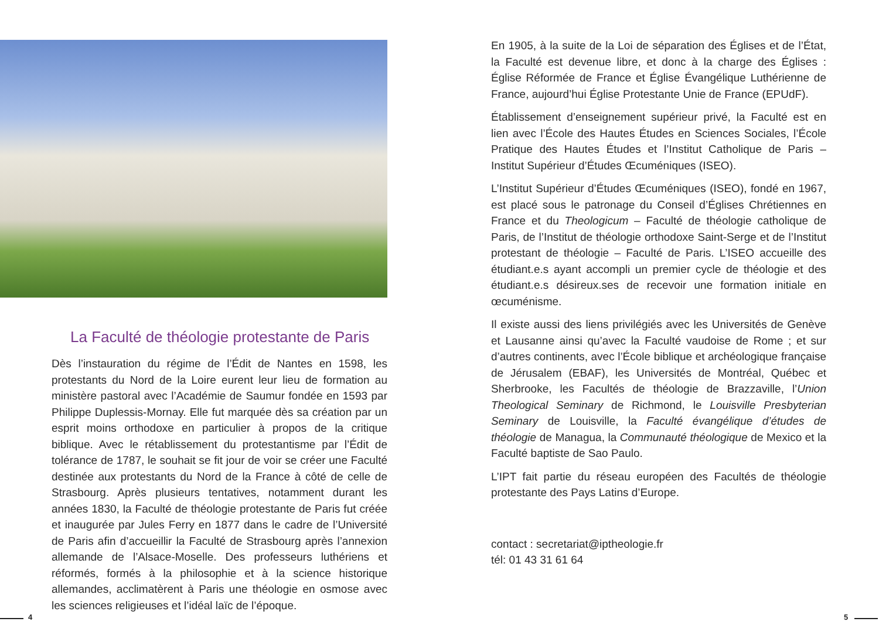La Faculté de théologie protestante de Paris
Dès l’instauration du régime de l’Édit de Nantes en 1598, les protestants du Nord de la Loire eurent leur lieu de formation au ministère pastoral avec l’Académie de Saumur fondée en 1593 par Philippe Duplessis-Mornay. Elle fut marquée dès sa création par un esprit moins orthodoxe en particulier à propos de la critique biblique. Avec le rétablissement du protestantisme par l’Édit de tolérance de 1787, le souhait se fit jour de voir se créer une Faculté destinée aux protestants du Nord de la France à côté de celle de Strasbourg. Après plusieurs tentatives, notamment durant les années 1830, la Faculté de théologie protestante de Paris fut créée et inaugurée par Jules Ferry en 1877 dans le cadre de l’Université de Paris afin d’accueillir la Faculté de Strasbourg après l’annexion allemande de l’Alsace-Moselle. Des professeurs luthériens et réformés, formés à la philosophie et à la science historique allemandes, acclimatèrent à Paris une théologie en osmose avec les sciences religieuses et l’idéal laïc de l’époque.
En 1905, à la suite de la Loi de séparation des Églises et de l’État, la Faculté est devenue libre, et donc à la charge des Églises : Église Réformée de France et Église Évangélique Luthérienne de France, aujourd’hui Église Protestante Unie de France (EPUdF).
Établissement d’enseignement supérieur privé, la Faculté est en lien avec l’École des Hautes Études en Sciences Sociales, l’École Pratique des Hautes Études et l’Institut Catholique de Paris – Institut Supérieur d’Études Œcuméniques (ISEO).
L’Institut Supérieur d’Études Œcuméniques (ISEO), fondé en 1967, est placé sous le patronage du Conseil d’Églises Chrétiennes en France et du Theologicum – Faculté de théologie catholique de Paris, de l’Institut de théologie orthodoxe Saint-Serge et de l’Institut protestant de théologie – Faculté de Paris. L’ISEO accueille des étudiant.e.s ayant accompli un premier cycle de théologie et des étudiant.e.s désireux.ses de recevoir une formation initiale en œcuménisme.
Il existe aussi des liens privilégiés avec les Universités de Genève et Lausanne ainsi qu’avec la Faculté vaudoise de Rome ; et sur d’autres continents, avec l’École biblique et archéologique française de Jérusalem (EBAF), les Universités de Montréal, Québec et Sherbrooke, les Facultés de théologie de Brazzaville, l’Union Theological Seminary de Richmond, le Louisville Presbyterian Seminary de Louisville, la Faculté évangélique d’études de théologie de Managua, la Communauté théologique de Mexico et la Faculté baptiste de Sao Paulo.
L’IPT fait partie du réseau européen des Facultés de théologie protestante des Pays Latins d’Europe.
contact : secretariat@iptheologie.fr
tél: 01 43 31 61 64
4 5